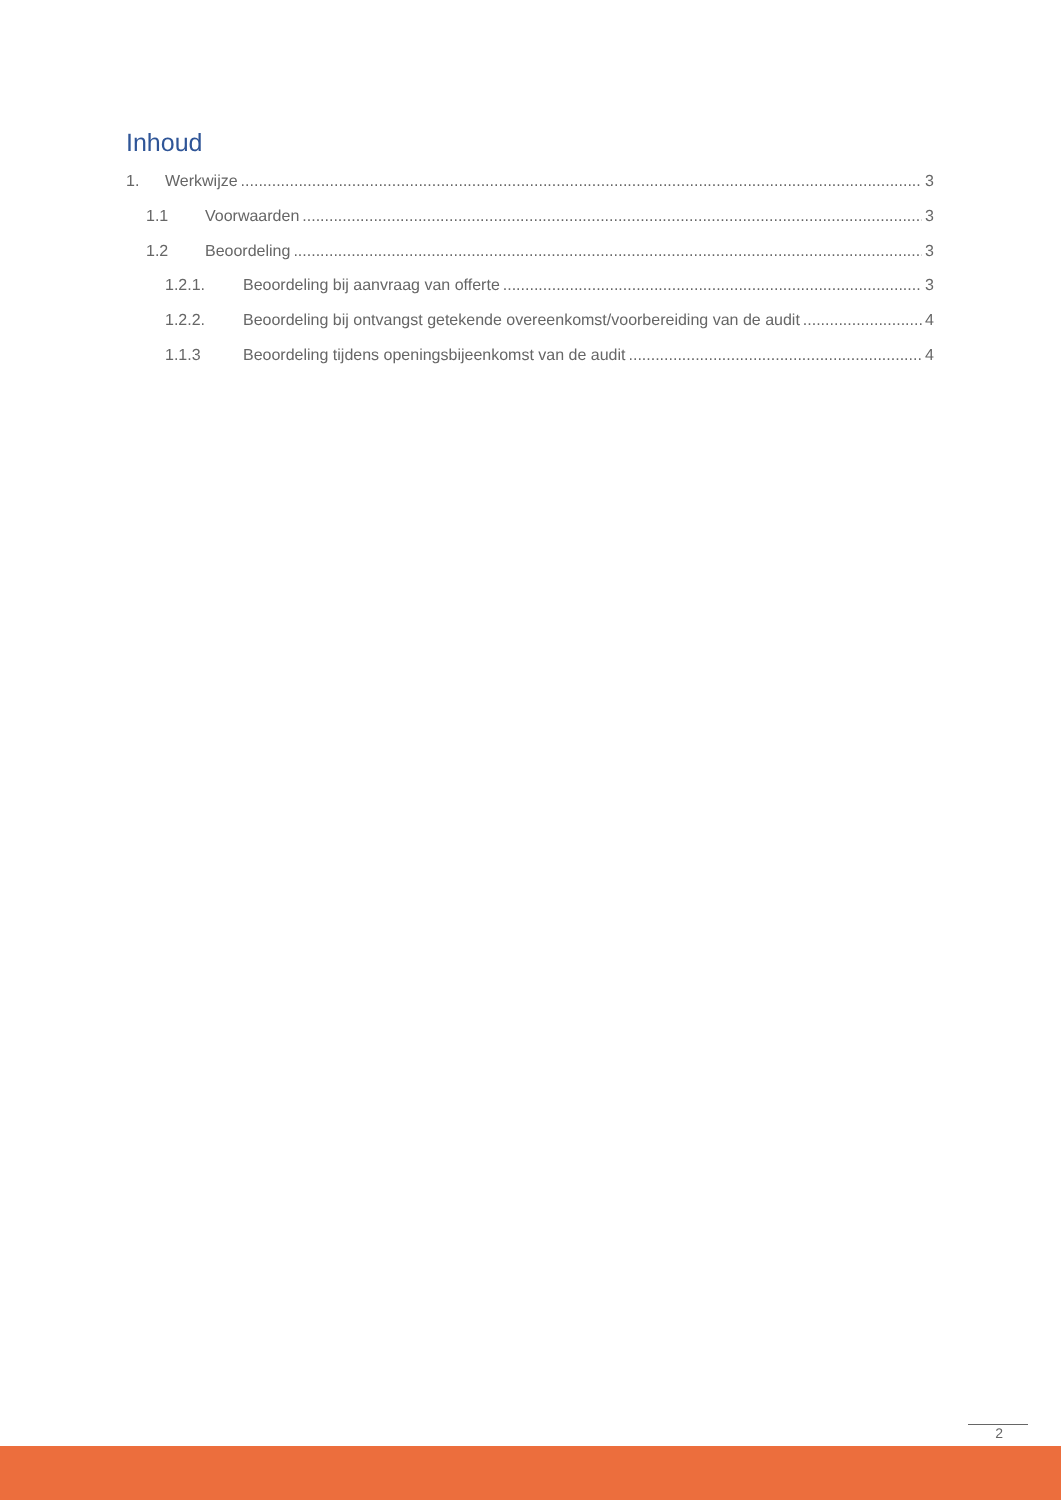Inhoud
1. Werkwijze 3
1.1 Voorwaarden 3
1.2 Beoordeling 3
1.2.1. Beoordeling bij aanvraag van offerte 3
1.2.2. Beoordeling bij ontvangst getekende overeenkomst/voorbereiding van de audit 4
1.1.3 Beoordeling tijdens openingsbijeenkomst van de audit 4
2